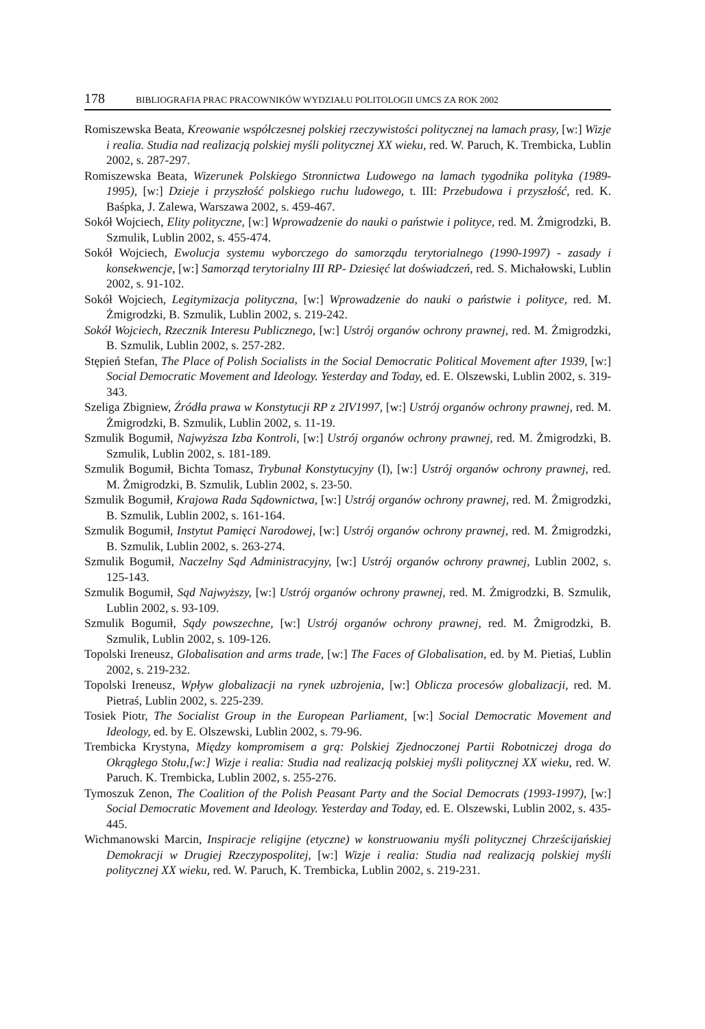178 BIBLIOGRAFIA PRAC PRACOWNIKÓW WYDZIAŁU POLITOLOGII UMCS ZA ROK 2002
Romiszewska Beata, Kreowanie współczesnej polskiej rzeczywistości politycznej na lamach prasy, [w:] Wizje i realia. Studia nad realizacją polskiej myśli politycznej XX wieku, red. W. Paruch, K. Trembicka, Lublin 2002, s. 287-297.
Romiszewska Beata, Wizerunek Polskiego Stronnictwa Ludowego na lamach tygodnika polityka (1989-1995), [w:] Dzieje i przyszłość polskiego ruchu ludowego, t. III: Przebudowa i przyszłość, red. K. Baśpka, J. Zalewa, Warszawa 2002, s. 459-467.
Sokół Wojciech, Elity polityczne, [w:] Wprowadzenie do nauki o państwie i polityce, red. M. Żmigrodzki, B. Szmulik, Lublin 2002, s. 455-474.
Sokół Wojciech, Ewolucja systemu wyborczego do samorządu terytorialnego (1990-1997) - zasady i konsekwencje, [w:] Samorząd terytorialny III RP- Dziesięć lat doświadczeń, red. S. Michałowski, Lublin 2002, s. 91-102.
Sokół Wojciech, Legitymizacja polityczna, [w:] Wprowadzenie do nauki o państwie i polityce, red. M. Żmigrodzki, B. Szmulik, Lublin 2002, s. 219-242.
Sokół Wojciech, Rzecznik Interesu Publicznego, [w:] Ustrój organów ochrony prawnej, red. M. Żmigrodzki, B. Szmulik, Lublin 2002, s. 257-282.
Stępień Stefan, The Place of Polish Socialists in the Social Democratic Political Movement after 1939, [w:] Social Democratic Movement and Ideology. Yesterday and Today, ed. E. Olszewski, Lublin 2002, s. 319-343.
Szeliga Zbigniew, Źródła prawa w Konstytucji RP z 2IV1997, [w:] Ustrój organów ochrony prawnej, red. M. Żmigrodzki, B. Szmulik, Lublin 2002, s. 11-19.
Szmulik Bogumił, Najwyższa Izba Kontroli, [w:] Ustrój organów ochrony prawnej, red. M. Żmigrodzki, B. Szmulik, Lublin 2002, s. 181-189.
Szmulik Bogumił, Bichta Tomasz, Trybunał Konstytucyjny (I), [w:] Ustrój organów ochrony prawnej, red. M. Żmigrodzki, B. Szmulik, Lublin 2002, s. 23-50.
Szmulik Bogumił, Krajowa Rada Sądownictwa, [w:] Ustrój organów ochrony prawnej, red. M. Żmigrodzki, B. Szmulik, Lublin 2002, s. 161-164.
Szmulik Bogumił, Instytut Pamięci Narodowej, [w:] Ustrój organów ochrony prawnej, red. M. Żmigrodzki, B. Szmulik, Lublin 2002, s. 263-274.
Szmulik Bogumił, Naczelny Sąd Administracyjny, [w:] Ustrój organów ochrony prawnej, Lublin 2002, s. 125-143.
Szmulik Bogumił, Sąd Najwyższy, [w:] Ustrój organów ochrony prawnej, red. M. Żmigrodzki, B. Szmulik, Lublin 2002, s. 93-109.
Szmulik Bogumił, Sądy powszechne, [w:] Ustrój organów ochrony prawnej, red. M. Żmigrodzki, B. Szmulik, Lublin 2002, s. 109-126.
Topolski Ireneusz, Globalisation and arms trade, [w:] The Faces of Globalisation, ed. by M. Pietiaś, Lublin 2002, s. 219-232.
Topolski Ireneusz, Wpływ globalizacji na rynek uzbrojenia, [w:] Oblicza procesów globalizacji, red. M. Pietraś, Lublin 2002, s. 225-239.
Tosiek Piotr, The Socialist Group in the European Parliament, [w:] Social Democratic Movement and Ideology, ed. by E. Olszewski, Lublin 2002, s. 79-96.
Trembicka Krystyna, Między kompromisem a grą: Polskiej Zjednoczonej Partii Robotniczej droga do Okrągłego Stołu,[w:] Wizje i realia: Studia nad realizacją polskiej myśli politycznej XX wieku, red. W. Paruch. K. Trembicka, Lublin 2002, s. 255-276.
Tymoszuk Zenon, The Coalition of the Polish Peasant Party and the Social Democrats (1993-1997), [w:] Social Democratic Movement and Ideology. Yesterday and Today, ed. E. Olszewski, Lublin 2002, s. 435-445.
Wichmanowski Marcin, Inspiracje religijne (etyczne) w konstruowaniu myśli politycznej Chrześcijańskiej Demokracji w Drugiej Rzeczypospolitej, [w:] Wizje i realia: Studia nad realizacją polskiej myśli politycznej XX wieku, red. W. Paruch, K. Trembicka, Lublin 2002, s. 219-231.